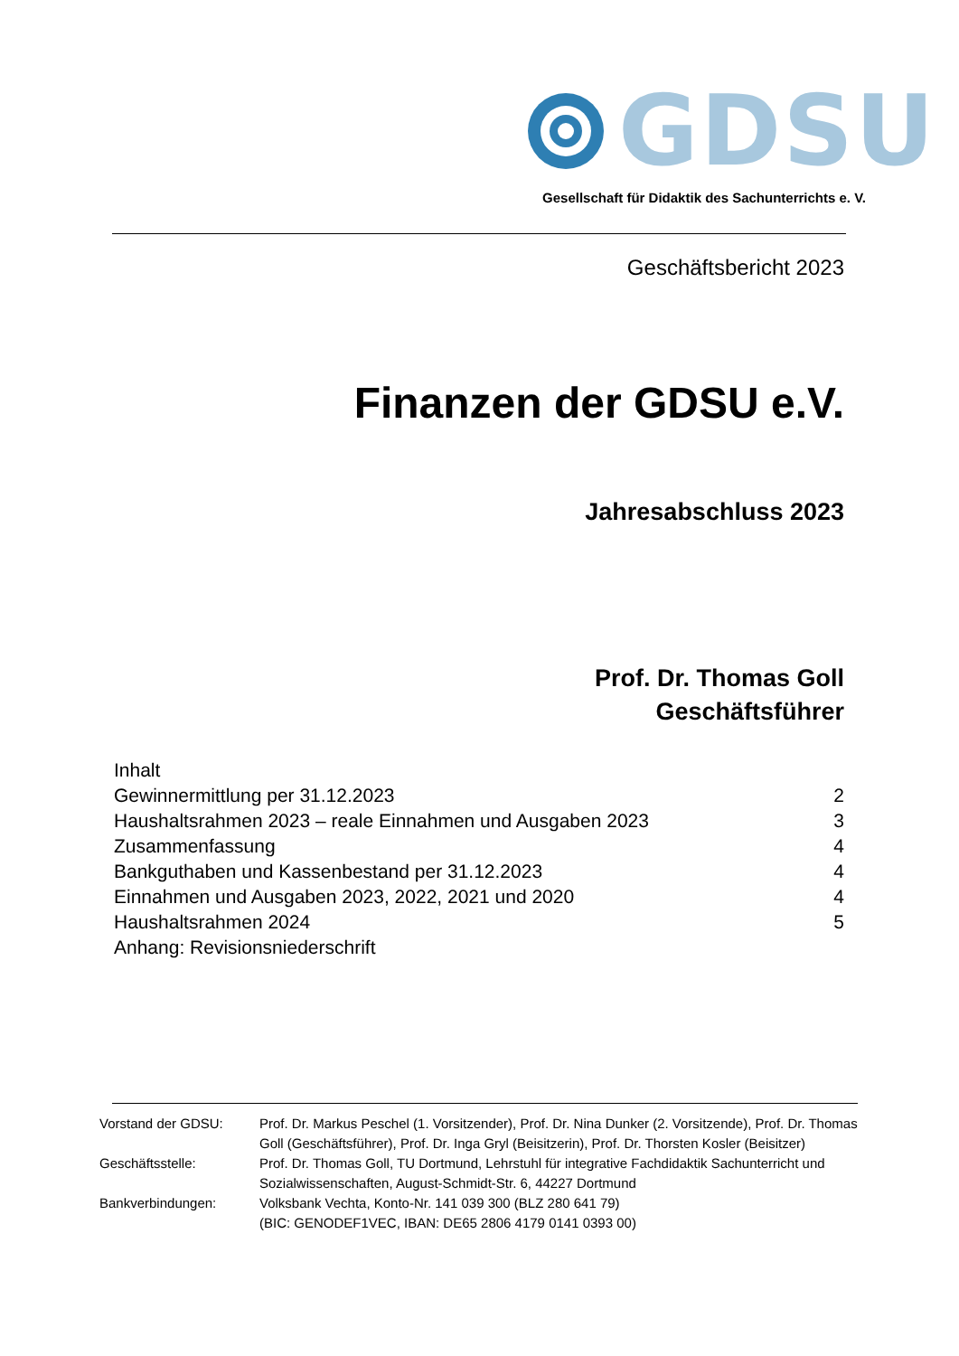GDSU
Gesellschaft für Didaktik des Sachunterrichts e. V.
Geschäftsbericht 2023
Finanzen der GDSU e.V.
Jahresabschluss 2023
Prof. Dr. Thomas Goll
Geschäftsführer
Inhalt
Gewinnermittlung per 31.12.2023 2
Haushaltsrahmen 2023 – reale Einnahmen und Ausgaben 2023 3
Zusammenfassung 4
Bankguthaben und Kassenbestand per 31.12.2023 4
Einnahmen und Ausgaben 2023, 2022, 2021 und 2020 4
Haushaltsrahmen 2024 5
Anhang: Revisionsniederschrift
Vorstand der GDSU: Prof. Dr. Markus Peschel (1. Vorsitzender), Prof. Dr. Nina Dunker (2. Vorsitzende), Prof. Dr. Thomas Goll (Geschäftsführer), Prof. Dr. Inga Gryl (Beisitzerin), Prof. Dr. Thorsten Kosler (Beisitzer)
Geschäftsstelle: Prof. Dr. Thomas Goll, TU Dortmund, Lehrstuhl für integrative Fachdidaktik Sachunterricht und Sozialwissenschaften, August-Schmidt-Str. 6, 44227 Dortmund
Bankverbindungen: Volksbank Vechta, Konto-Nr. 141 039 300 (BLZ 280 641 79)
(BIC: GENODEF1VEC, IBAN: DE65 2806 4179 0141 0393 00)